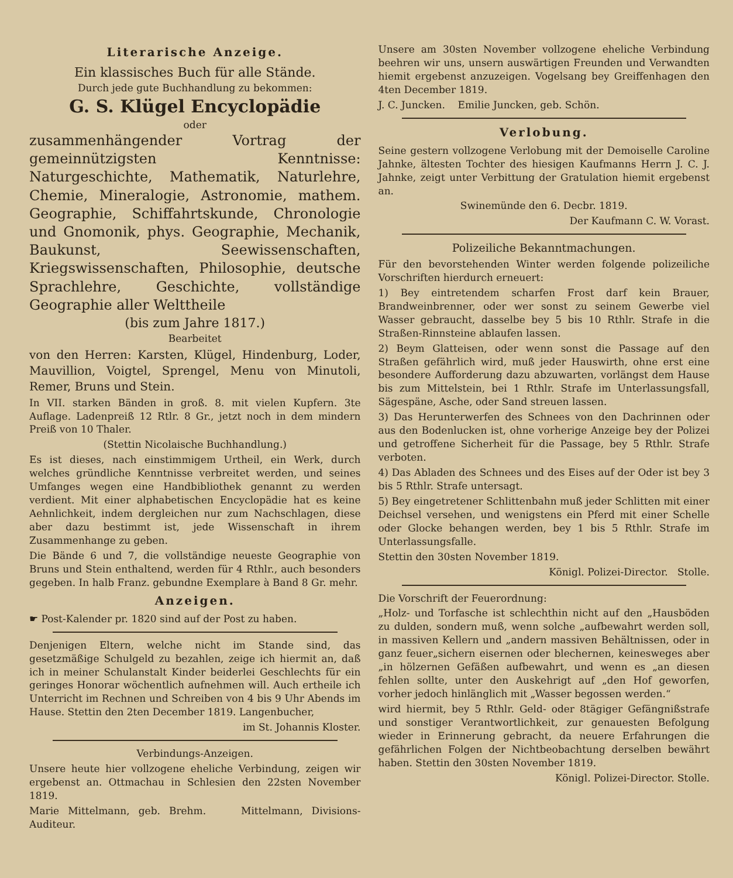Literarische Anzeige.
Ein klassisches Buch für alle Stände.
Durch jede gute Buchhandlung zu bekommen:
G. S. Klügel Encyclopädie
oder
zusammenhängender Vortrag der gemeinnützigsten Kenntnisse: Naturgeschichte, Mathematik, Naturlehre, Chemie, Mineralogie, Astronomie, mathem. Geographie, Schiffahrtskunde, Chronologie und Gnomonik, phys. Geographie, Mechanik, Baukunst, Seewissenschaften, Kriegswissenschaften, Philosophie, deutsche Sprachlehre, Geschichte, vollständige Geographie aller Welttheile
(bis zum Jahre 1817.)
Bearbeitet
von den Herren: Karsten, Klügel, Hindenburg, Loder, Mauvillion, Voigtel, Sprengel, Menu von Minutoli, Remer, Bruns und Stein.
In VII. starken Bänden in groß. 8. mit vielen Kupfern. 3te Auflage. Ladenpreiß 12 Rtlr. 8 Gr., jetzt noch in dem mindern Preiß von 10 Thaler.
(Stettin Nicolaische Buchhandlung.)
Es ist dieses, nach einstimmigem Urtheil, ein Werk, durch welches gründliche Kenntnisse verbreitet werden, und seines Umfanges wegen eine Handbibliothek genannt zu werden verdient. Mit einer alphabetischen Encyclopädie hat es keine Aehnlichkeit, indem dergleichen nur zum Nachschlagen, diese aber dazu bestimmt ist, jede Wissenschaft in ihrem Zusammenhange zu geben.
Die Bände 6 und 7, die vollständige neueste Geographie von Bruns und Stein enthaltend, werden für 4 Rthlr., auch besonders gegeben. In halb Franz. gebundne Exemplare à Band 8 Gr. mehr.
Anzeigen.
☛ Post-Kalender pr. 1820 sind auf der Post zu haben.
Denjenigen Eltern, welche nicht im Stande sind, das gesetzmäßige Schulgeld zu bezahlen, zeige ich hiermit an, daß ich in meiner Schulanstalt Kinder beiderlei Geschlechts für ein geringes Honorar wöchentlich aufnehmen will. Auch ertheile ich Unterricht im Rechnen und Schreiben von 4 bis 9 Uhr Abends im Hause. Stettin den 2ten December 1819. Langenbucher,
im St. Johannis Kloster.
Verbindungs-Anzeigen.
Unsere heute hier vollzogene eheliche Verbindung, zeigen wir ergebenst an. Ottmachau in Schlesien den 22sten November 1819.
Marie Mittelmann, geb. Brehm. Mittelmann, Divisions-Auditeur.
Unsere am 30sten November vollzogene eheliche Verbindung beehren wir uns, unsern auswärtigen Freunden und Verwandten hiemit ergebenst anzuzeigen. Vogelsang bey Greiffenhagen den 4ten December 1819.
J. C. Juncken. Emilie Juncken, geb. Schön.
Verlobung.
Seine gestern vollzogene Verlobung mit der Demoiselle Caroline Jahnke, ältesten Tochter des hiesigen Kaufmanns Herrn J. C. J. Jahnke, zeigt unter Verbittung der Gratulation hiemit ergebenst an.
Swinemünde den 6. Decbr. 1819.
Der Kaufmann C. W. Vorast.
Polizeiliche Bekanntmachungen.
Für den bevorstehenden Winter werden folgende polizeiliche Vorschriften hierdurch erneuert:
1) Bey eintretendem scharfen Frost darf kein Brauer, Brandweinbrenner, oder wer sonst zu seinem Gewerbe viel Wasser gebraucht, dasselbe bey 5 bis 10 Rthlr. Strafe in die Straßen-Rinnsteine ablaufen lassen.
2) Beym Glatteisen, oder wenn sonst die Passage auf den Straßen gefährlich wird, muß jeder Hauswirth, ohne erst eine besondere Aufforderung dazu abzuwarten, vorlängst dem Hause bis zum Mittelstein, bei 1 Rthlr. Strafe im Unterlassungsfall, Sägespäne, Asche, oder Sand streuen lassen.
3) Das Herunterwerfen des Schnees von den Dachrinnen oder aus den Bodenlucken ist, ohne vorherige Anzeige bey der Polizei und getroffene Sicherheit für die Passage, bey 5 Rthlr. Strafe verboten.
4) Das Abladen des Schnees und des Eises auf der Oder ist bey 3 bis 5 Rthlr. Strafe untersagt.
5) Bey eingetretener Schlittenbahn muß jeder Schlitten mit einer Deichsel versehen, und wenigstens ein Pferd mit einer Schelle oder Glocke behangen werden, bey 1 bis 5 Rthlr. Strafe im Unterlassungsfalle.
Stettin den 30sten November 1819.
Königl. Polizei-Director. Stolle.
Die Vorschrift der Feuerordnung:
„Holz- und Torfasche ist schlechthin nicht auf den „Hausböden zu dulden, sondern muß, wenn solche „aufbewahrt werden soll, in massiven Kellern und „andern massiven Behältnissen, oder in ganz feuer„sichern eisernen oder blechernen, keinesweges aber „in hölzernen Gefäßen aufbewahrt, und wenn es „an diesen fehlen sollte, unter den Auskehrigt auf „den Hof geworfen, vorher jedoch hinlänglich mit „Wasser begossen werden.“
wird hiermit, bey 5 Rthlr. Geld- oder 8tägiger Gefängnißstrafe und sonstiger Verantwortlichkeit, zur genauesten Befolgung wieder in Erinnerung gebracht, da neuere Erfahrungen die gefährlichen Folgen der Nichtbeobachtung derselben bewährt haben. Stettin den 30sten November 1819.
Königl. Polizei-Director. Stolle.